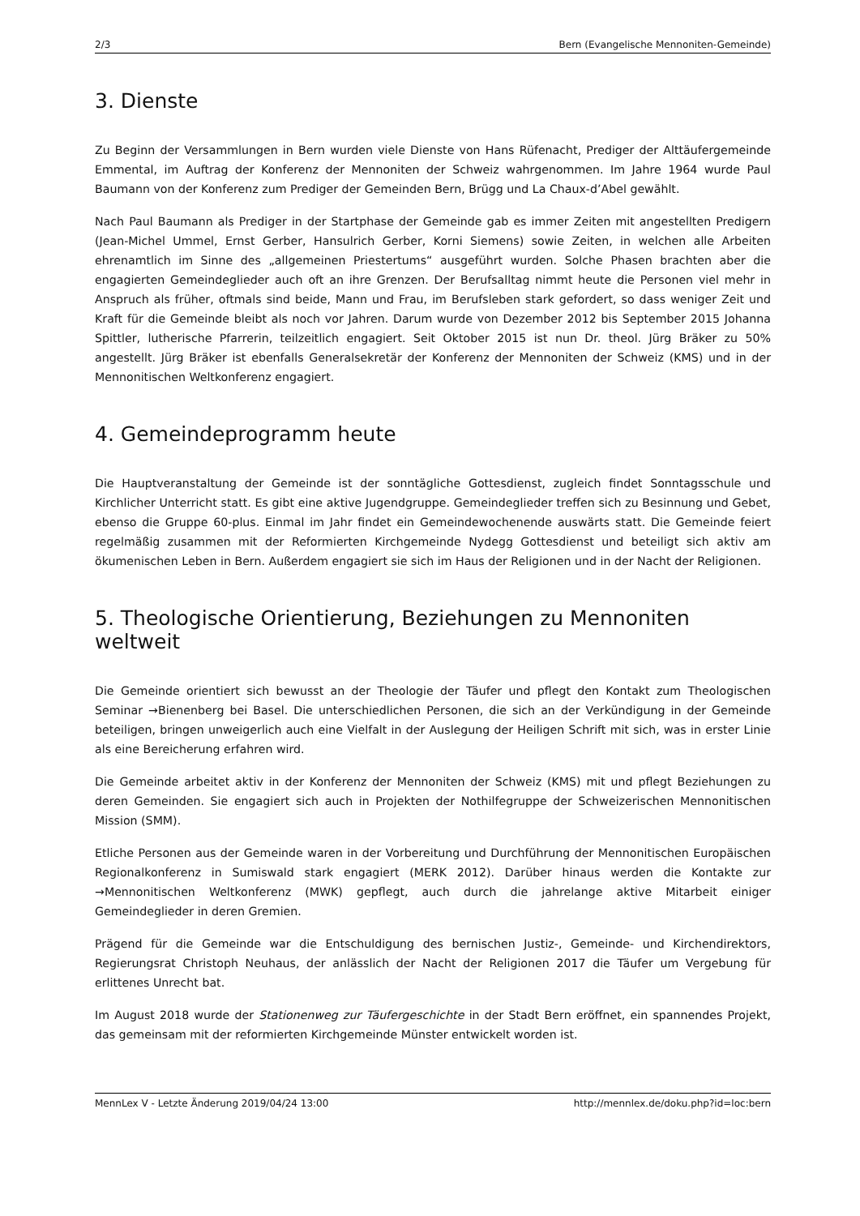2/3 Bern (Evangelische Mennoniten-Gemeinde)
3. Dienste
Zu Beginn der Versammlungen in Bern wurden viele Dienste von Hans Rüfenacht, Prediger der Alttäufergemeinde Emmental, im Auftrag der Konferenz der Mennoniten der Schweiz wahrgenommen. Im Jahre 1964 wurde Paul Baumann von der Konferenz zum Prediger der Gemeinden Bern, Brügg und La Chaux-d’Abel gewählt.
Nach Paul Baumann als Prediger in der Startphase der Gemeinde gab es immer Zeiten mit angestellten Predigern (Jean-Michel Ummel, Ernst Gerber, Hansulrich Gerber, Korni Siemens) sowie Zeiten, in welchen alle Arbeiten ehrenamtlich im Sinne des „allgemeinen Priestertums“ ausgeführt wurden. Solche Phasen brachten aber die engagierten Gemeindeglieder auch oft an ihre Grenzen. Der Berufsalltag nimmt heute die Personen viel mehr in Anspruch als früher, oftmals sind beide, Mann und Frau, im Berufsleben stark gefordert, so dass weniger Zeit und Kraft für die Gemeinde bleibt als noch vor Jahren. Darum wurde von Dezember 2012 bis September 2015 Johanna Spittler, lutherische Pfarrerin, teilzeitlich engagiert. Seit Oktober 2015 ist nun Dr. theol. Jürg Bräker zu 50% angestellt. Jürg Bräker ist ebenfalls Generalsekretär der Konferenz der Mennoniten der Schweiz (KMS) und in der Mennonitischen Weltkonferenz engagiert.
4. Gemeindeprogramm heute
Die Hauptveranstaltung der Gemeinde ist der sonntägliche Gottesdienst, zugleich findet Sonntagsschule und Kirchlicher Unterricht statt. Es gibt eine aktive Jugendgruppe. Gemeindeglieder treffen sich zu Besinnung und Gebet, ebenso die Gruppe 60-plus. Einmal im Jahr findet ein Gemeindewochenende auswärts statt. Die Gemeinde feiert regelmäßig zusammen mit der Reformierten Kirchgemeinde Nydegg Gottesdienst und beteiligt sich aktiv am ökumenischen Leben in Bern. Außerdem engagiert sie sich im Haus der Religionen und in der Nacht der Religionen.
5. Theologische Orientierung, Beziehungen zu Mennoniten weltweit
Die Gemeinde orientiert sich bewusst an der Theologie der Täufer und pflegt den Kontakt zum Theologischen Seminar →Bienenberg bei Basel. Die unterschiedlichen Personen, die sich an der Verkündigung in der Gemeinde beteiligen, bringen unweigerlich auch eine Vielfalt in der Auslegung der Heiligen Schrift mit sich, was in erster Linie als eine Bereicherung erfahren wird.
Die Gemeinde arbeitet aktiv in der Konferenz der Mennoniten der Schweiz (KMS) mit und pflegt Beziehungen zu deren Gemeinden. Sie engagiert sich auch in Projekten der Nothilfegruppe der Schweizerischen Mennonitischen Mission (SMM).
Etliche Personen aus der Gemeinde waren in der Vorbereitung und Durchführung der Mennonitischen Europäischen Regionalkonferenz in Sumiswald stark engagiert (MERK 2012). Darüber hinaus werden die Kontakte zur →Mennonitischen Weltkonferenz (MWK) gepflegt, auch durch die jahrelange aktive Mitarbeit einiger Gemeindeglieder in deren Gremien.
Prägend für die Gemeinde war die Entschuldigung des bernischen Justiz-, Gemeinde- und Kirchendirektors, Regierungsrat Christoph Neuhaus, der anlässlich der Nacht der Religionen 2017 die Täufer um Vergebung für erlittenes Unrecht bat.
Im August 2018 wurde der Stationenweg zur Täufergeschichte in der Stadt Bern eröffnet, ein spannendes Projekt, das gemeinsam mit der reformierten Kirchgemeinde Münster entwickelt worden ist.
MennLex V - Letzte Änderung 2019/04/24 13:00 http://mennlex.de/doku.php?id=loc:bern